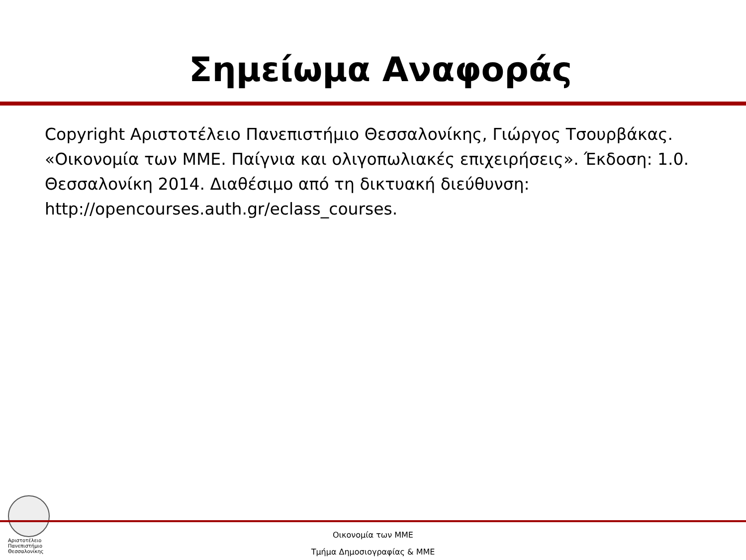Σημείωμα Αναφοράς
Copyright Αριστοτέλειο Πανεπιστήμιο Θεσσαλονίκης, Γιώργος Τσουρβάκας. «Οικονομία των ΜΜΕ. Παίγνια και ολιγοπωλιακές επιχειρήσεις». Έκδοση: 1.0. Θεσσαλονίκη 2014. Διαθέσιμο από τη δικτυακή διεύθυνση: http://opencourses.auth.gr/eclass_courses.
Αριστοτέλειο
Πανεπιστήμιο
Θεσσαλονίκης
Οικονομία των ΜΜΕ
Τμήμα Δημοσιογραφίας & ΜΜΕ